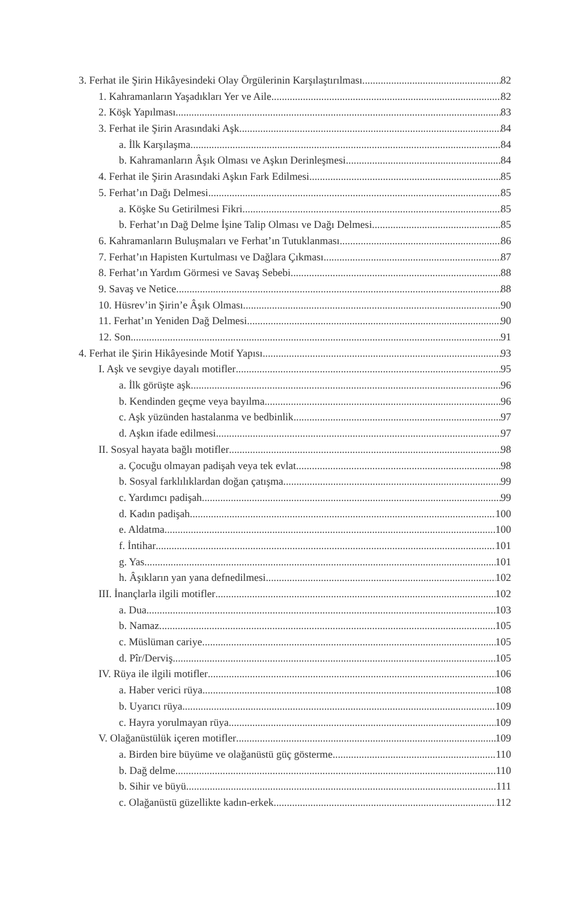3. Ferhat ile Şirin Hikâyesindeki Olay Örgülerinin Karşılaştırılması 82
1. Kahramanların Yaşadıkları Yer ve Aile 82
2. Köşk Yapılması 83
3. Ferhat ile Şirin Arasındaki Aşk 84
a. İlk Karşılaşma 84
b. Kahramanların Âşık Olması ve Aşkın Derinleşmesi 84
4. Ferhat ile Şirin Arasındaki Aşkın Fark Edilmesi 85
5. Ferhat’ın Dağı Delmesi 85
a. Köşke Su Getirilmesi Fikri 85
b. Ferhat’ın Dağ Delme İşine Talip Olması ve Dağı Delmesi 85
6. Kahramanların Buluşmaları ve Ferhat’ın Tutuklanması 86
7. Ferhat’ın Hapisten Kurtulması ve Dağlara Çıkması 87
8. Ferhat’ın Yardım Görmesi ve Savaş Sebebi 88
9. Savaş ve Netice 88
10. Hüsrev’in Şirin’e Âşık Olması 90
11. Ferhat’ın Yeniden Dağ Delmesi 90
12. Son 91
4. Ferhat ile Şirin Hikâyesinde Motif Yapısı 93
I. Aşk ve sevgiye dayalı motifler 95
a. İlk görüşte aşk 96
b. Kendinden geçme veya bayılma 96
c. Aşk yüzünden hastalanma ve bedbinlik 97
d. Aşkın ifade edilmesi 97
II. Sosyal hayata bağlı motifler 98
a. Çocuğu olmayan padişah veya tek evlat 98
b. Sosyal farklılıklardan doğan çatışma 99
c. Yardımcı padişah 99
d. Kadın padişah 100
e. Aldatma 100
f. İntihar 101
g. Yas 101
h. Âşıkların yan yana defnedilmesi 102
III. İnançlarla ilgili motifler 102
a. Dua 103
b. Namaz 105
c. Müslüman cariye 105
d. Pîr/Derviş 105
IV. Rüya ile ilgili motifler 106
a. Haber verici rüya 108
b. Uyarıcı rüya 109
c. Hayra yorulmayan rüya 109
V. Olağanüstülük içeren motifler 109
a. Birden bire büyüme ve olağanüstü güç gösterme 110
b. Dağ delme 110
b. Sihir ve büyü 111
c. Olağanüstü güzellikte kadın-erkek 112